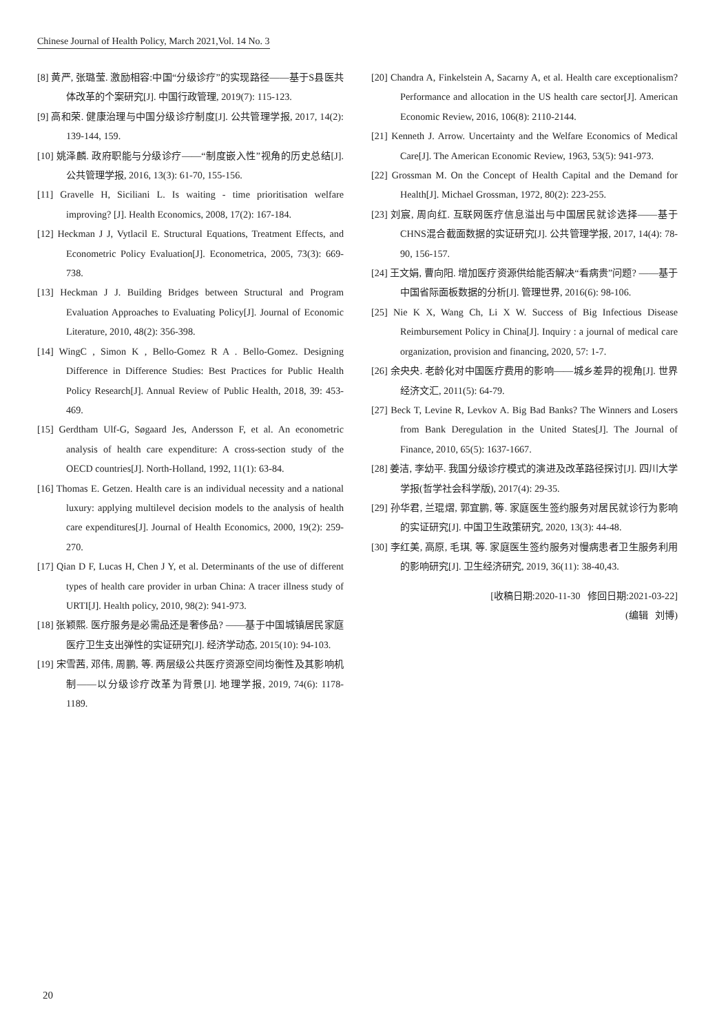Chinese Journal of Health Policy, March 2021,Vol. 14 No. 3
[8] 黄严, 张璐莹. 激励相容:中国“分级诊疗”的实现路径——基于S县医共体改革的个案研究[J]. 中国行政管理, 2019(7): 115-123.
[9] 高和荣. 健康治理与中国分级诊疗制度[J]. 公共管理学报, 2017, 14(2): 139-144, 159.
[10] 姚泽麟. 政府职能与分级诊疗——“制度嵌入性”视角的历史总结[J]. 公共管理学报, 2016, 13(3): 61-70, 155-156.
[11] Gravelle H, Siciliani L. Is waiting - time prioritisation welfare improving? [J]. Health Economics, 2008, 17(2): 167-184.
[12] Heckman J J, Vytlacil E. Structural Equations, Treatment Effects, and Econometric Policy Evaluation[J]. Econometrica, 2005, 73(3): 669-738.
[13] Heckman J J. Building Bridges between Structural and Program Evaluation Approaches to Evaluating Policy[J]. Journal of Economic Literature, 2010, 48(2): 356-398.
[14] WingC , Simon K , Bello-Gomez R A . Bello-Gomez. Designing Difference in Difference Studies: Best Practices for Public Health Policy Research[J]. Annual Review of Public Health, 2018, 39: 453-469.
[15] Gerdtham Ulf-G, Søgaard Jes, Andersson F, et al. An econometric analysis of health care expenditure: A cross-section study of the OECD countries[J]. North-Holland, 1992, 11(1): 63-84.
[16] Thomas E. Getzen. Health care is an individual necessity and a national luxury: applying multilevel decision models to the analysis of health care expenditures[J]. Journal of Health Economics, 2000, 19(2): 259-270.
[17] Qian D F, Lucas H, Chen J Y, et al. Determinants of the use of different types of health care provider in urban China: A tracer illness study of URTI[J]. Health policy, 2010, 98(2): 941-973.
[18] 张颖熙. 医疗服务是必需品还是奢侈品? ——基于中国城镇居民家庭医疗卫生支出弹性的实证研究[J]. 经济学动态, 2015(10): 94-103.
[19] 宋雪茜, 邓伟, 周鹏, 等. 两层级公共医疗资源空间均衡性及其影响机制——以分级诊疗改革为背景[J]. 地理学报, 2019, 74(6): 1178-1189.
[20] Chandra A, Finkelstein A, Sacarny A, et al. Health care exceptionalism? Performance and allocation in the US health care sector[J]. American Economic Review, 2016, 106(8): 2110-2144.
[21] Kenneth J. Arrow. Uncertainty and the Welfare Economics of Medical Care[J]. The American Economic Review, 1963, 53(5): 941-973.
[22] Grossman M. On the Concept of Health Capital and the Demand for Health[J]. Michael Grossman, 1972, 80(2): 223-255.
[23] 刘宸, 周向红. 互联网医疗信息溢出与中国居民就诊选择——基于CHNS混合截面数据的实证研究[J]. 公共管理学报, 2017, 14(4): 78-90, 156-157.
[24] 王文娟, 曹向阳. 增加医疗资源供给能否解决“看病贵”问题? ——基于中国省际面板数据的分析[J]. 管理世界, 2016(6): 98-106.
[25] Nie K X, Wang Ch, Li X W. Success of Big Infectious Disease Reimbursement Policy in China[J]. Inquiry : a journal of medical care organization, provision and financing, 2020, 57: 1-7.
[26] 余央央. 老龄化对中国医疗费用的影响——城乡差异的视角[J]. 世界经济文汇, 2011(5): 64-79.
[27] Beck T, Levine R, Levkov A. Big Bad Banks? The Winners and Losers from Bank Deregulation in the United States[J]. The Journal of Finance, 2010, 65(5): 1637-1667.
[28] 姜洁, 李幼平. 我国分级诊疗模式的演进及改革路径探讨[J]. 四川大学学报(哲学社会科学版), 2017(4): 29-35.
[29] 孙华君, 兰琨熠, 郭宜鹏, 等. 家庭医生签约服务对居民就诊行为影响的实证研究[J]. 中国卫生政策研究, 2020, 13(3): 44-48.
[30] 李红美, 高原, 毛琪, 等. 家庭医生签约服务对慢病患者卫生服务利用的影响研究[J]. 卫生经济研究, 2019, 36(11): 38-40,43.
[收稿日期:2020-11-30 修回日期:2021-03-22]
(编辑 刘博)
20